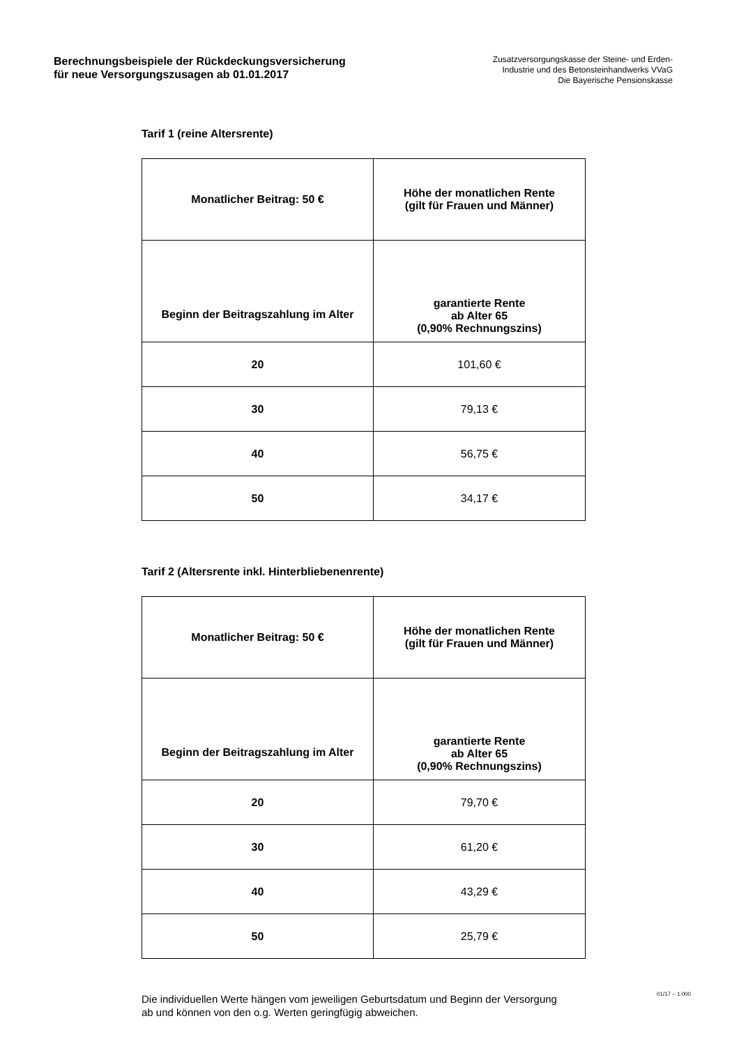Berechnungsbeispiele der Rückdeckungsversicherung
für neue Versorgungszusagen ab 01.01.2017
Zusatzversorgungskasse der Steine- und Erden-
Industrie und des Betonsteinhandwerks VVaG
Die Bayerische Pensionskasse
Tarif 1 (reine Altersrente)
| Monatlicher Beitrag: 50 € | Höhe der monatlichen Rente (gilt für Frauen und Männer) |
| --- | --- |
| Beginn der Beitragszahlung im Alter | garantierte Rente ab Alter 65 (0,90% Rechnungszins) |
| 20 | 101,60 € |
| 30 | 79,13 € |
| 40 | 56,75 € |
| 50 | 34,17 € |
Tarif 2 (Altersrente inkl. Hinterbliebenenrente)
| Monatlicher Beitrag: 50 € | Höhe der monatlichen Rente (gilt für Frauen und Männer) |
| --- | --- |
| Beginn der Beitragszahlung im Alter | garantierte Rente ab Alter 65 (0,90% Rechnungszins) |
| 20 | 79,70 € |
| 30 | 61,20 € |
| 40 | 43,29 € |
| 50 | 25,79 € |
Die individuellen Werte hängen vom jeweiligen Geburtsdatum und Beginn der Versorgung
ab und können von den o.g. Werten geringfügig abweichen.
01/17 – 1.000